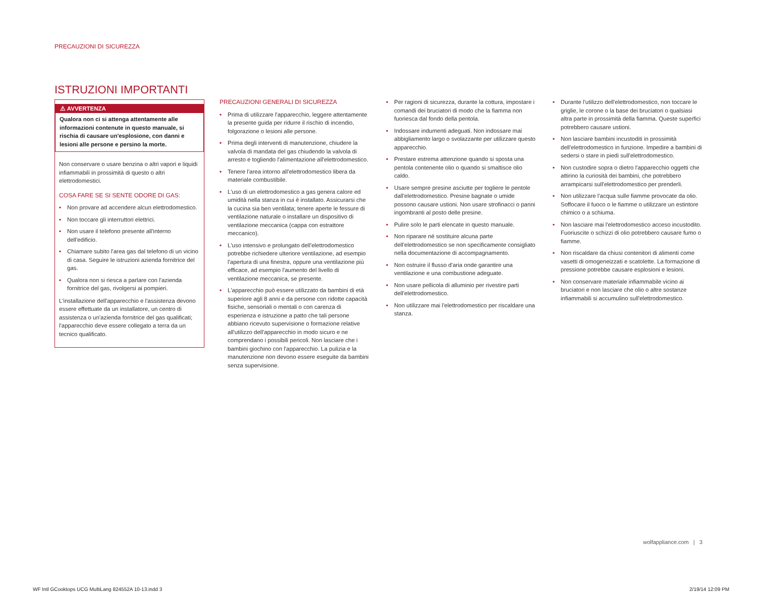PRECAUZIONI DI SICUREZZA
ISTRUZIONI IMPORTANTI
⚠ AVVERTENZA
Qualora non ci si attenga attentamente alle informazioni contenute in questo manuale, si rischia di causare un'esplosione, con danni e lesioni alle persone e persino la morte.
Non conservare o usare benzina o altri vapori e liquidi infiammabili in prossimità di questo o altri elettrodomestici.
COSA FARE SE SI SENTE ODORE DI GAS:
• Non provare ad accendere alcun elettrodomestico.
• Non toccare gli interruttori elettrici.
• Non usare il telefono presente all'interno dell'edificio.
• Chiamare subito l'area gas dal telefono di un vicino di casa. Seguire le istruzioni azienda fornitrice del gas.
• Qualora non si riesca a parlare con l'azienda fornitrice del gas, rivolgersi ai pompieri.
L'installazione dell'apparecchio e l'assistenza devono essere effettuate da un installatore, un centro di assistenza o un'azienda fornitrice del gas qualificati; l'apparecchio deve essere collegato a terra da un tecnico qualificato.
PRECAUZIONI GENERALI DI SICUREZZA
• Prima di utilizzare l'apparecchio, leggere attentamente la presente guida per ridurre il rischio di incendio, folgorazione o lesioni alle persone.
• Prima degli interventi di manutenzione, chiudere la valvola di mandata del gas chiudendo la valvola di arresto e togliendo l'alimentazione all'elettrodomestico.
• Tenere l'area intorno all'elettrodomestico libera da materiale combustibile.
• L'uso di un elettrodomestico a gas genera calore ed umidità nella stanza in cui è installato. Assicurarsi che la cucina sia ben ventilata; tenere aperte le fessure di ventilazione naturale o installare un dispositivo di ventilazione meccanica (cappa con estrattore meccanico).
• L'uso intensivo e prolungato dell'elettrodomestico potrebbe richiedere ulteriore ventilazione, ad esempio l'apertura di una finestra, oppure una ventilazione più efficace, ad esempio l'aumento del livello di ventilazione meccanica, se presente.
• L'apparecchio può essere utilizzato da bambini di età superiore agli 8 anni e da persone con ridotte capacità fisiche, sensoriali o mentali o con carenza di esperienza e istruzione a patto che tali persone abbiano ricevuto supervisione o formazione relative all'utilizzo dell'apparecchio in modo sicuro e ne comprendano i possibili pericoli. Non lasciare che i bambini giochino con l'apparecchio. La pulizia e la manutenzione non devono essere eseguite da bambini senza supervisione.
• Per ragioni di sicurezza, durante la cottura, impostare i comandi dei bruciatori di modo che la fiamma non fuoriesca dal fondo della pentola.
• Indossare indumenti adeguati. Non indossare mai abbigliamento largo o svolazzante per utilizzare questo apparecchio.
• Prestare estrema attenzione quando si sposta una pentola contenente olio o quando si smaltisce olio caldo.
• Usare sempre presine asciutte per togliere le pentole dall'elettrodomestico. Presine bagnate o umide possono causare ustioni. Non usare strofinacci o panni ingombranti al posto delle presine.
• Pulire solo le parti elencate in questo manuale.
• Non riparare né sostituire alcuna parte dell'elettrodomestico se non specificamente consigliato nella documentazione di accompagnamento.
• Non ostruire il flusso d'aria onde garantire una ventilazione e una combustione adeguate.
• Non usare pellicola di alluminio per rivestire parti dell'elettrodomestico.
• Non utilizzare mai l'elettrodomestico per riscaldare una stanza.
• Durante l'utilizzo dell'elettrodomestico, non toccare le griglie, le corone o la base dei bruciatori o qualsiasi altra parte in prossimità della fiamma. Queste superfici potrebbero causare ustioni.
• Non lasciare bambini incustoditi in prossimità dell'elettrodomestico in funzione. Impedire a bambini di sedersi o stare in piedi sull'elettrodomestico.
• Non custodire sopra o dietro l'apparecchio oggetti che attirino la curiosità dei bambini, che potrebbero arrampicarsi sull'elettrodomestico per prenderli.
• Non utilizzare l'acqua sulle fiamme provocate da olio. Soffocare il fuoco o le fiamme o utilizzare un estintore chimico o a schiuma.
• Non lasciare mai l'elettrodomestico acceso incustodito. Fuoriuscite o schizzi di olio potrebbero causare fumo o fiamme.
• Non riscaldare da chiusi contenitori di alimenti come vasetti di omogeneizzati e scatolette. La formazione di pressione potrebbe causare esplosioni e lesioni.
• Non conservare materiale infiammabile vicino ai bruciatori e non lasciare che olio o altre sostanze infiammabili si accumulino sull'elettrodomestico.
wolfappliance.com | 3
WF Intl GCooktops UCG MultiLang 824552A 10-13.indd 3
2/19/14 12:09 PM